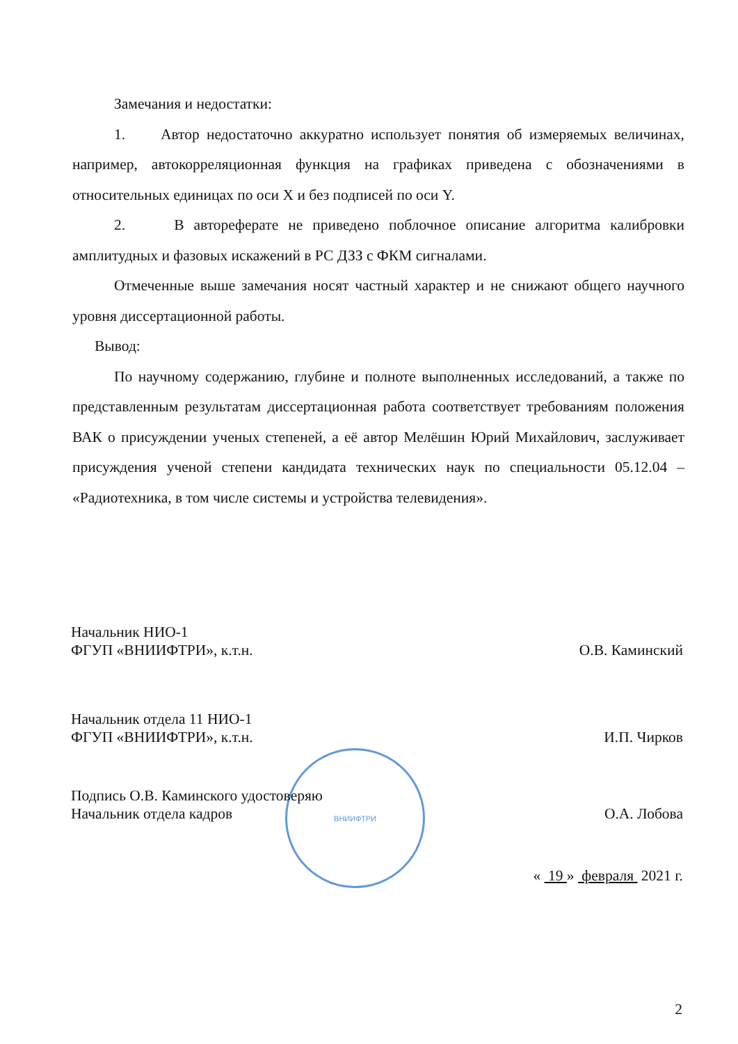Замечания и недостатки:
1. Автор недостаточно аккуратно использует понятия об измеряемых величинах, например, автокорреляционная функция на графиках приведена с обозначениями в относительных единицах по оси X и без подписей по оси Y.
2. В автореферате не приведено поблочное описание алгоритма калибровки амплитудных и фазовых искажений в РС ДЗЗ с ФКМ сигналами.
Отмеченные выше замечания носят частный характер и не снижают общего научного уровня диссертационной работы.
Вывод:
По научному содержанию, глубине и полноте выполненных исследований, а также по представленным результатам диссертационная работа соответствует требованиям положения ВАК о присуждении ученых степеней, а её автор Мелёшин Юрий Михайлович, заслуживает присуждения ученой степени кандидата технических наук по специальности 05.12.04 – «Радиотехника, в том числе системы и устройства телевидения».
Начальник НИО-1
ФГУП «ВНИИФТРИ», к.т.н.
О.В. Каминский
Начальник отдела 11 НИО-1
ФГУП «ВНИИФТРИ», к.т.н.
И.П. Чирков
ВНИИФТРИ
Подпись О.В. Каминского удостоверяю
Начальник отдела кадров
О.А. Лобова
« 19 » февраля 2021 г.
2